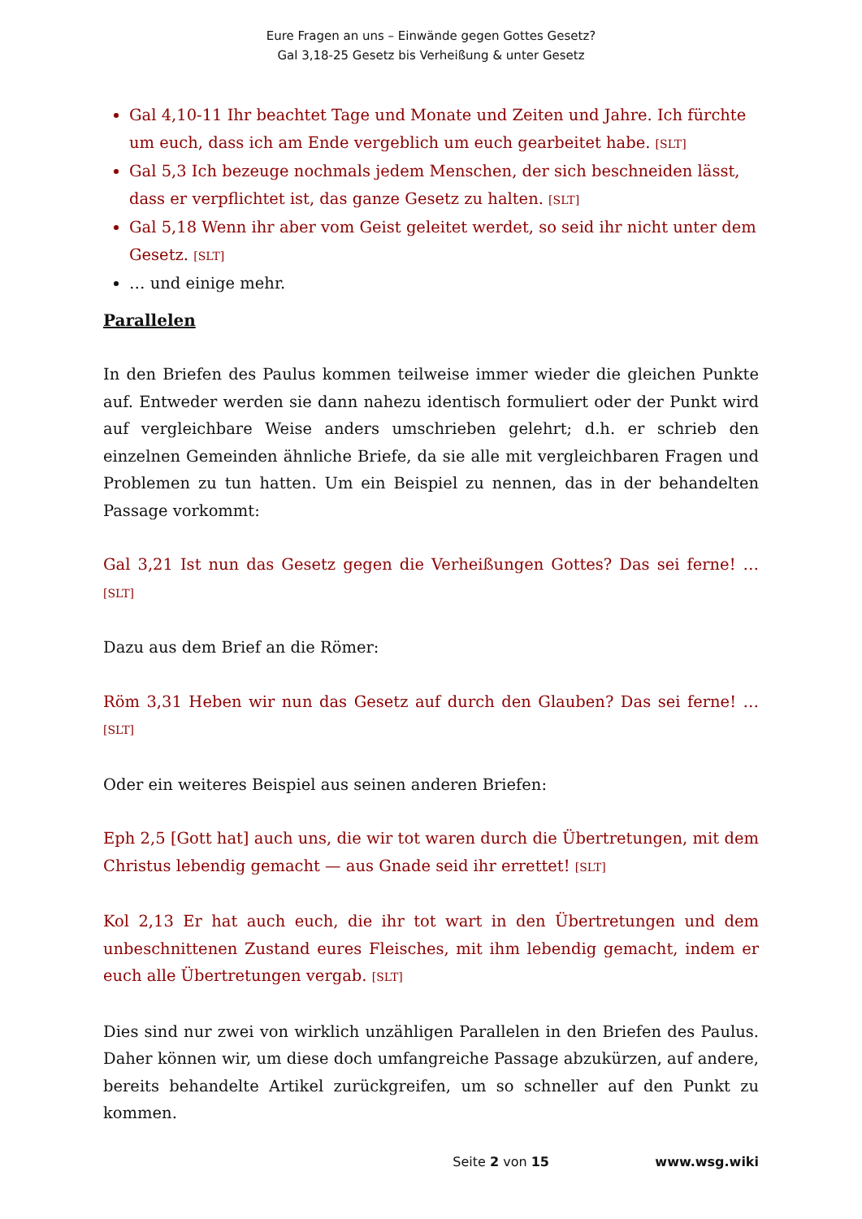Eure Fragen an uns – Einwände gegen Gottes Gesetz?
Gal 3,18-25 Gesetz bis Verheißung & unter Gesetz
Gal 4,10-11 Ihr beachtet Tage und Monate und Zeiten und Jahre. Ich fürchte um euch, dass ich am Ende vergeblich um euch gearbeitet habe. [SLT]
Gal 5,3 Ich bezeuge nochmals jedem Menschen, der sich beschneiden lässt, dass er verpflichtet ist, das ganze Gesetz zu halten. [SLT]
Gal 5,18 Wenn ihr aber vom Geist geleitet werdet, so seid ihr nicht unter dem Gesetz. [SLT]
… und einige mehr.
Parallelen
In den Briefen des Paulus kommen teilweise immer wieder die gleichen Punkte auf. Entweder werden sie dann nahezu identisch formuliert oder der Punkt wird auf vergleichbare Weise anders umschrieben gelehrt; d.h. er schrieb den einzelnen Gemeinden ähnliche Briefe, da sie alle mit vergleichbaren Fragen und Problemen zu tun hatten. Um ein Beispiel zu nennen, das in der behandelten Passage vorkommt:
Gal 3,21 Ist nun das Gesetz gegen die Verheißungen Gottes? Das sei ferne! … [SLT]
Dazu aus dem Brief an die Römer:
Röm 3,31 Heben wir nun das Gesetz auf durch den Glauben? Das sei ferne! … [SLT]
Oder ein weiteres Beispiel aus seinen anderen Briefen:
Eph 2,5 [Gott hat] auch uns, die wir tot waren durch die Übertretungen, mit dem Christus lebendig gemacht — aus Gnade seid ihr errettet! [SLT]
Kol 2,13 Er hat auch euch, die ihr tot wart in den Übertretungen und dem unbeschnittenen Zustand eures Fleisches, mit ihm lebendig gemacht, indem er euch alle Übertretungen vergab. [SLT]
Dies sind nur zwei von wirklich unzähligen Parallelen in den Briefen des Paulus. Daher können wir, um diese doch umfangreiche Passage abzukürzen, auf andere, bereits behandelte Artikel zurückgreifen, um so schneller auf den Punkt zu kommen.
Seite 2 von 15 www.wsg.wiki